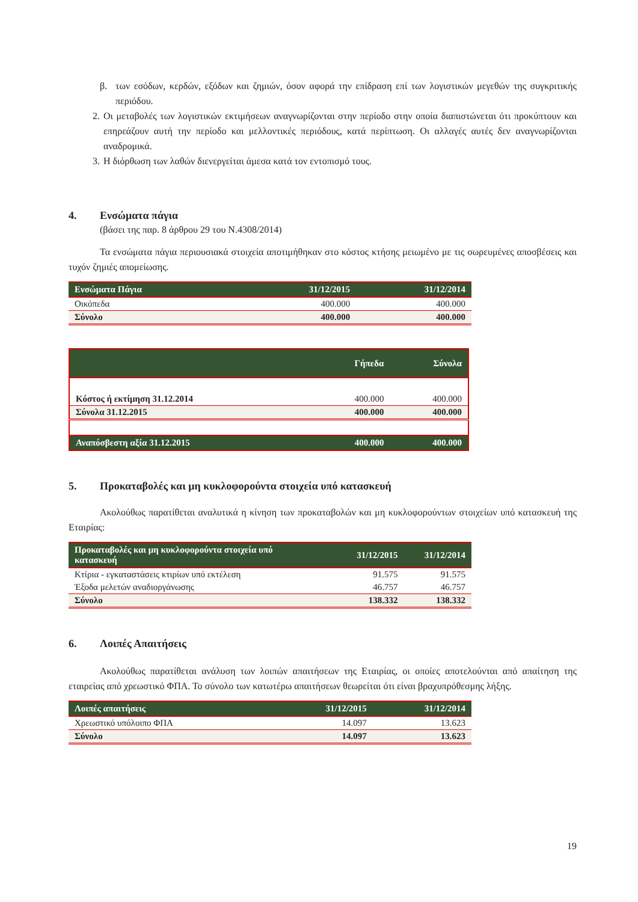β. των εσόδων, κερδών, εξόδων και ζημιών, όσον αφορά την επίδραση επί των λογιστικών μεγεθών της συγκριτικής περιόδου.
2. Οι μεταβολές των λογιστικών εκτιμήσεων αναγνωρίζονται στην περίοδο στην οποία διαπιστώνεται ότι προκύπτουν και επηρεάζουν αυτή την περίοδο και μελλοντικές περιόδους, κατά περίπτωση. Οι αλλαγές αυτές δεν αναγνωρίζονται αναδρομικά.
3. Η διόρθωση των λαθών διενεργείται άμεσα κατά τον εντοπισμό τους.
4. Ενσώματα πάγια
(βάσει της παρ. 8 άρθρου 29 του Ν.4308/2014)
Τα ενσώματα πάγια περιουσιακά στοιχεία αποτιμήθηκαν στο κόστος κτήσης μειωμένο με τις σωρευμένες αποσβέσεις και τυχόν ζημιές απομείωσης.
| Ενσώματα Πάγια | 31/12/2015 | 31/12/2014 |
| --- | --- | --- |
| Οικόπεδα | 400.000 | 400.000 |
| Σύνολο | 400.000 | 400.000 |
| | Γήπεδα | Σύνολα |
| --- | --- | --- |
| Κόστος ή εκτίμηση 31.12.2014 | 400.000 | 400.000 |
| Σύνολα 31.12.2015 | 400.000 | 400.000 |
| Αναπόσβεστη αξία 31.12.2015 | 400.000 | 400.000 |
5. Προκαταβολές και μη κυκλοφορούντα στοιχεία υπό κατασκευή
Ακολούθως παρατίθεται αναλυτικά η κίνηση των προκαταβολών και μη κυκλοφορούντων στοιχείων υπό κατασκευή της Εταιρίας:
| Προκαταβολές και μη κυκλοφορούντα στοιχεία υπό κατασκευή | 31/12/2015 | 31/12/2014 |
| --- | --- | --- |
| Κτίρια - εγκαταστάσεις κτιρίων υπό εκτέλεση | 91.575 | 91.575 |
| Έξοδα μελετών αναδιοργάνωσης | 46.757 | 46.757 |
| Σύνολο | 138.332 | 138.332 |
6. Λοιπές Απαιτήσεις
Ακολούθως παρατίθεται ανάλυση των λοιπών απαιτήσεων της Εταιρίας, οι οποίες αποτελούνται από απαίτηση της εταιρείας από χρεωστικό ΦΠΑ. Το σύνολο των κατωτέρω απαιτήσεων θεωρείται ότι είναι βραχυπρόθεσμης λήξης.
| Λοιπές απαιτήσεις | 31/12/2015 | 31/12/2014 |
| --- | --- | --- |
| Χρεωστικό υπόλοιπο ΦΠΑ | 14.097 | 13.623 |
| Σύνολο | 14.097 | 13.623 |
19